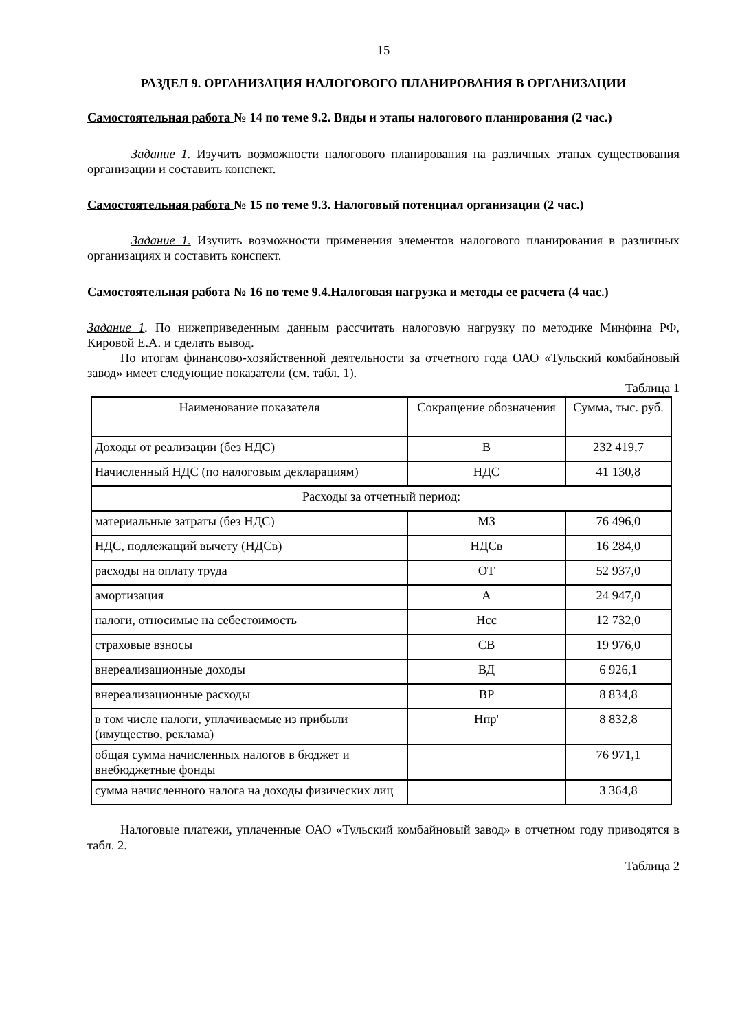15
РАЗДЕЛ 9. ОРГАНИЗАЦИЯ НАЛОГОВОГО ПЛАНИРОВАНИЯ В ОРГАНИЗАЦИИ
Самостоятельная работа № 14 по теме 9.2. Виды и этапы налогового планирования (2 час.)
Задание 1. Изучить возможности налогового планирования на различных этапах существования организации и составить конспект.
Самостоятельная работа № 15 по теме 9.3. Налоговый потенциал организации (2 час.)
Задание 1. Изучить возможности применения элементов налогового планирования в различных организациях и составить конспект.
Самостоятельная работа № 16 по теме 9.4.Налоговая нагрузка и методы ее расчета (4 час.)
Задание 1. По нижеприведенным данным рассчитать налоговую нагрузку по методике Минфина РФ, Кировой Е.А. и сделать вывод.
По итогам финансово-хозяйственной деятельности за отчетного года ОАО «Тульский комбайновый завод» имеет следующие показатели (см. табл. 1).
Таблица 1
| Наименование показателя | Сокращение обозначения | Сумма, тыс. руб. |
| Доходы от реализации (без НДС) | В | 232 419,7 |
| Начисленный НДС (по налоговым декларациям) | НДС | 41 130,8 |
| Расходы за отчетный период: | | |
| материальные затраты (без НДС) | МЗ | 76 496,0 |
| НДС, подлежащий вычету (НДСв) | НДСв | 16 284,0 |
| расходы на оплату труда | ОТ | 52 937,0 |
| амортизация | А | 24 947,0 |
| налоги, относимые на себестоимость | Нсс | 12 732,0 |
| страховые взносы | СВ | 19 976,0 |
| внереализационные доходы | ВД | 6 926,1 |
| внереализационные расходы | ВР | 8 834,8 |
| в том числе налоги, уплачиваемые из прибыли (имущество, реклама) | Нпр' | 8 832,8 |
| общая сумма начисленных налогов в бюджет и внебюджетные фонды | | 76 971,1 |
| сумма начисленного налога на доходы физических лиц | | 3 364,8 |
Налоговые платежи, уплаченные ОАО «Тульский комбайновый завод» в отчетном году приводятся в табл. 2.
Таблица 2